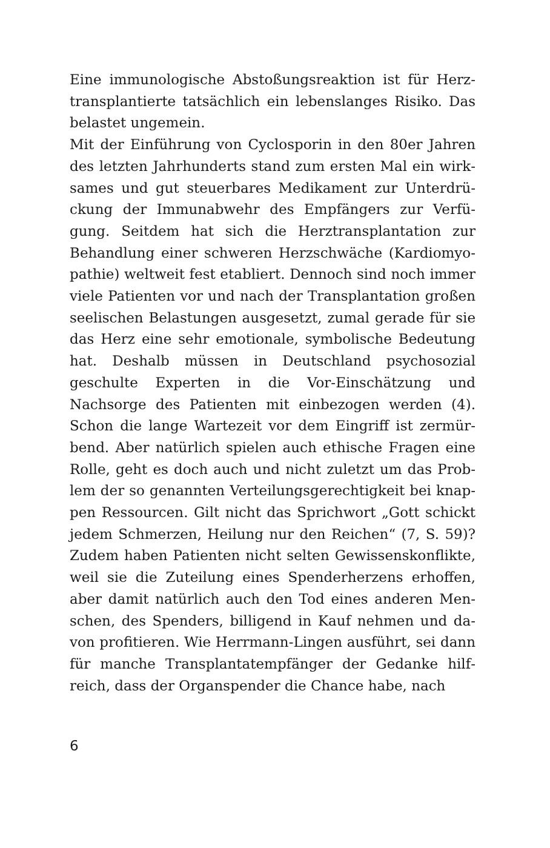Eine immunologische Abstoßungsreaktion ist für Herz­transplantierte tatsächlich ein lebenslanges Risiko. Das belastet ungemein.
Mit der Einführung von Cyclosporin in den 80er Jahren des letzten Jahrhunderts stand zum ersten Mal ein wirk­sames und gut steuerbares Medikament zur Unterdrü­ckung der Immunabwehr des Empfängers zur Verfü­gung. Seitdem hat sich die Herztransplantation zur Behandlung einer schweren Herzschwäche (Kardiomyo­pathie) weltweit fest etabliert. Dennoch sind noch im­mer viele Patienten vor und nach der Transplantation großen seelischen Belastungen ausgesetzt, zumal gerade für sie das Herz eine sehr emotionale, symbolische Be­deutung hat. Deshalb müssen in Deutschland psychoso­zial geschulte Experten in die Vor-Einschätzung und Nachsorge des Patienten mit einbezogen werden (4). Schon die lange Wartezeit vor dem Eingriff ist zermür­bend. Aber natürlich spielen auch ethische Fragen eine Rolle, geht es doch auch und nicht zuletzt um das Prob­lem der so genannten Verteilungsgerechtigkeit bei knap­pen Ressourcen. Gilt nicht das Sprichwort „Gott schickt jedem Schmerzen, Heilung nur den Reichen“ (7, S. 59)? Zudem haben Patienten nicht selten Gewissenskonflikte, weil sie die Zuteilung eines Spenderherzens erhoffen, aber damit natürlich auch den Tod eines anderen Men­schen, des Spenders, billigend in Kauf nehmen und da­von profitieren. Wie Herrmann-Lingen ausführt, sei dann für manche Transplantatempfänger der Gedanke hilf­reich, dass der Organspender die Chance habe, nach
6